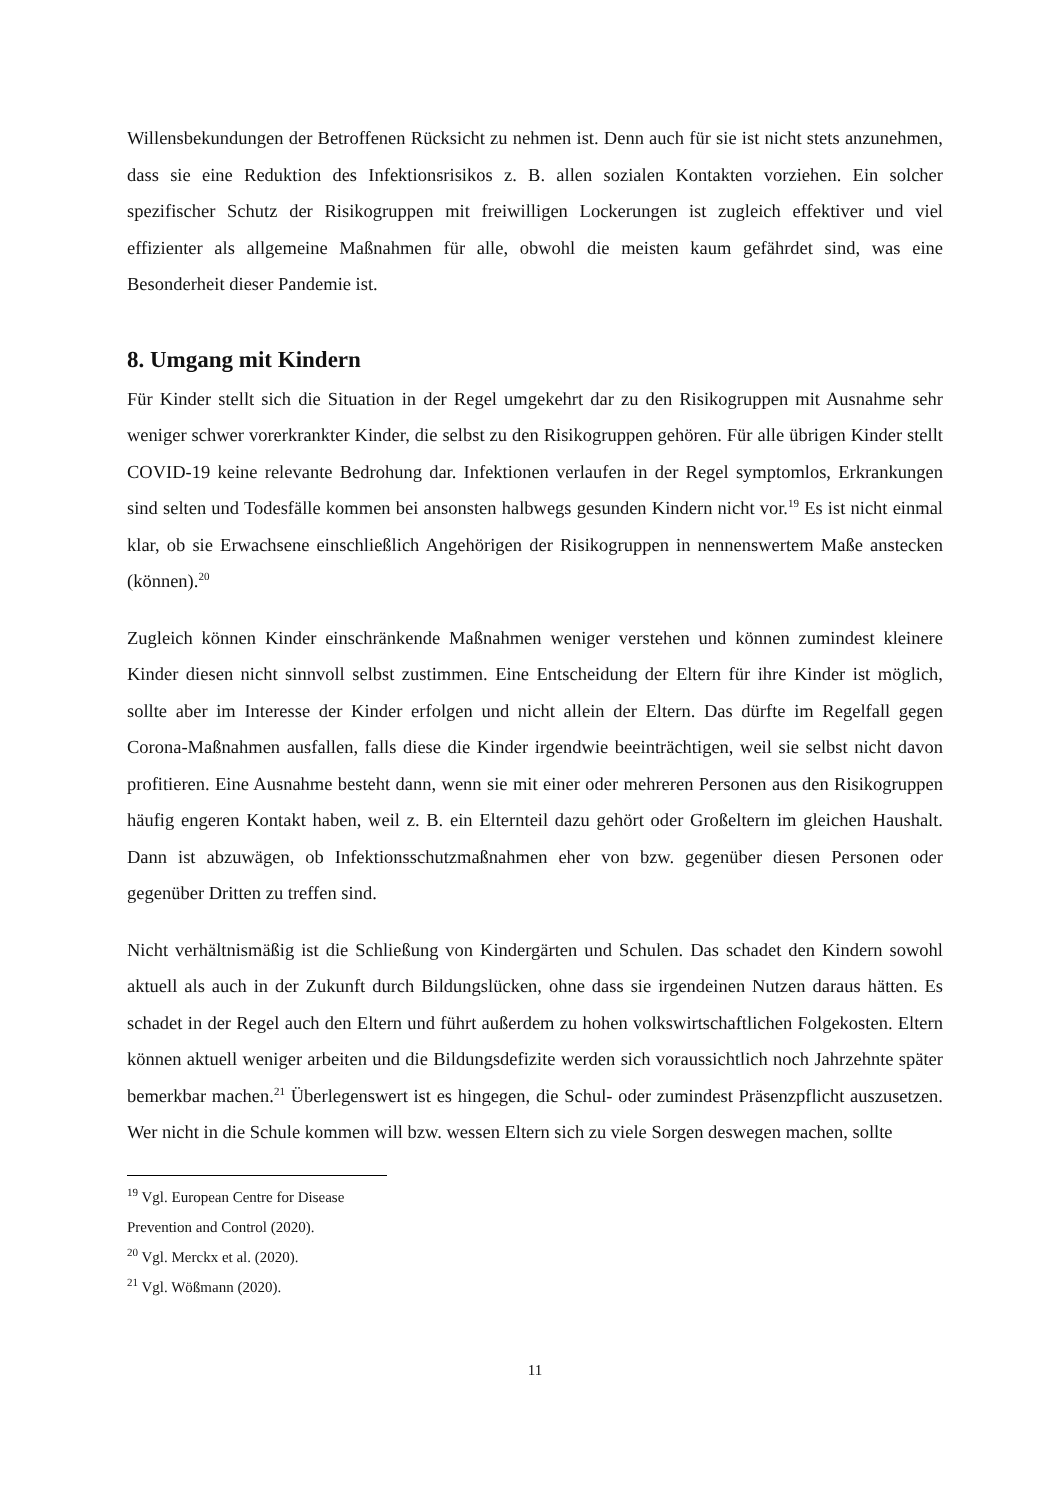Willensbekundungen der Betroffenen Rücksicht zu nehmen ist. Denn auch für sie ist nicht stets anzunehmen, dass sie eine Reduktion des Infektionsrisikos z. B. allen sozialen Kontakten vorziehen. Ein solcher spezifischer Schutz der Risikogruppen mit freiwilligen Lockerungen ist zugleich effektiver und viel effizienter als allgemeine Maßnahmen für alle, obwohl die meisten kaum gefährdet sind, was eine Besonderheit dieser Pandemie ist.
8. Umgang mit Kindern
Für Kinder stellt sich die Situation in der Regel umgekehrt dar zu den Risikogruppen mit Ausnahme sehr weniger schwer vorerkrankter Kinder, die selbst zu den Risikogruppen gehören. Für alle übrigen Kinder stellt COVID-19 keine relevante Bedrohung dar. Infektionen verlaufen in der Regel symptomlos, Erkrankungen sind selten und Todesfälle kommen bei ansonsten halbwegs gesunden Kindern nicht vor.<sup>19</sup> Es ist nicht einmal klar, ob sie Erwachsene einschließlich Angehörigen der Risikogruppen in nennenswertem Maße anstecken (können).<sup>20</sup>
Zugleich können Kinder einschränkende Maßnahmen weniger verstehen und können zumindest kleinere Kinder diesen nicht sinnvoll selbst zustimmen. Eine Entscheidung der Eltern für ihre Kinder ist möglich, sollte aber im Interesse der Kinder erfolgen und nicht allein der Eltern. Das dürfte im Regelfall gegen Corona-Maßnahmen ausfallen, falls diese die Kinder irgendwie beeinträchtigen, weil sie selbst nicht davon profitieren. Eine Ausnahme besteht dann, wenn sie mit einer oder mehreren Personen aus den Risikogruppen häufig engeren Kontakt haben, weil z. B. ein Elternteil dazu gehört oder Großeltern im gleichen Haushalt. Dann ist abzuwägen, ob Infektionsschutzmaßnahmen eher von bzw. gegenüber diesen Personen oder gegenüber Dritten zu treffen sind.
Nicht verhältnismäßig ist die Schließung von Kindergärten und Schulen. Das schadet den Kindern sowohl aktuell als auch in der Zukunft durch Bildungslücken, ohne dass sie irgendeinen Nutzen daraus hätten. Es schadet in der Regel auch den Eltern und führt außerdem zu hohen volkswirtschaftlichen Folgekosten. Eltern können aktuell weniger arbeiten und die Bildungsdefizite werden sich voraussichtlich noch Jahrzehnte später bemerkbar machen.<sup>21</sup> Überlegenswert ist es hingegen, die Schul- oder zumindest Präsenzpflicht auszusetzen. Wer nicht in die Schule kommen will bzw. wessen Eltern sich zu viele Sorgen deswegen machen, sollte
<sup>19</sup> Vgl. European Centre for Disease Prevention and Control (2020).
<sup>20</sup> Vgl. Merckx et al. (2020).
<sup>21</sup> Vgl. Wößmann (2020).
11